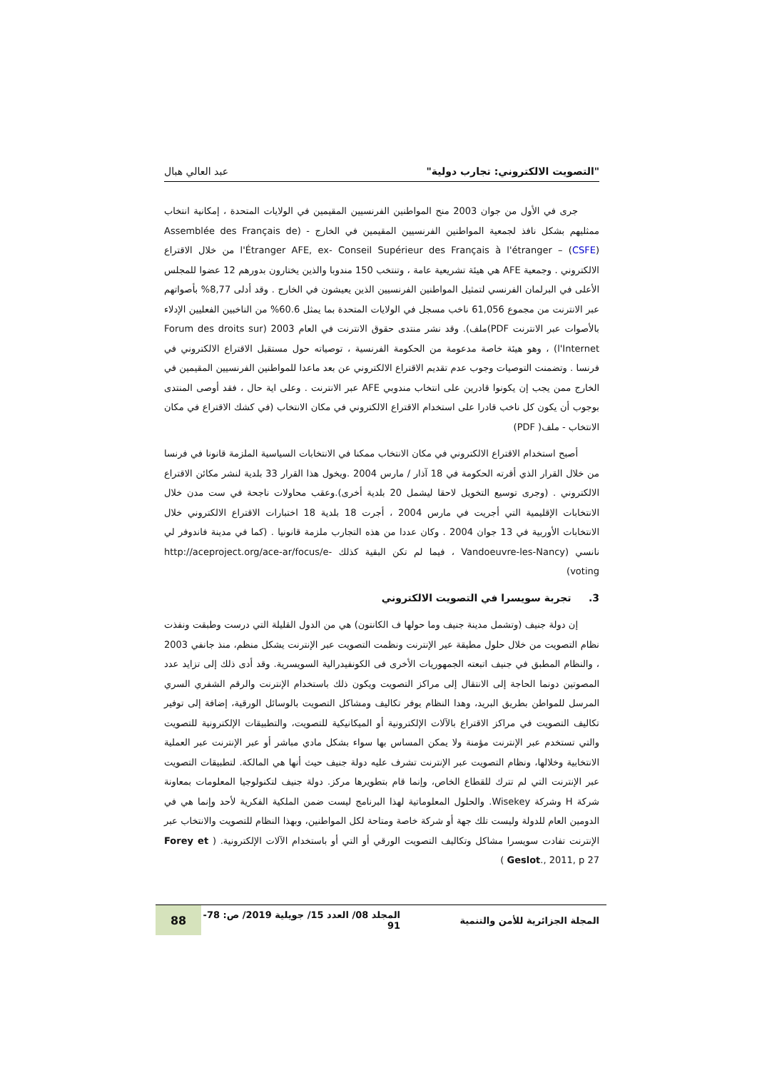"التصويت الالكتروني: تجارب دولية" عبد العالي هبال
جرى في الأول من جوان 2003 منح المواطنين الفرنسيين المقيمين في الولايات المتحدة ، إمكانية انتخاب ممثليهم بشكل نافذ لجمعية المواطنين الفرنسيين المقيمين في الخارج - (Assemblée des Français de l'Étranger AFE, ex- Conseil Supérieur des Français à l'étranger – (CSFE) من خلال الاقتراع الالكتروني . وجمعية AFE هي هيئة تشريعية عامة ، وتنتخب 150 مندوبا والذين يختارون بدورهم 12 عضوا للمجلس الأعلى في البرلمان الفرنسي لتمثيل المواطنين الفرنسيين الذين يعيشون في الخارج . وقد أدلى 8,77% بأصواتهم عبر الانترنت من مجموع 61,056 ناخب مسجل في الولايات المتحدة بما يمثل 60.6% من الناخبين الفعليين الإدلاء بالأصوات عبر الانترنت PDF)ملف). وقد نشر منتدى حقوق الانترنت في العام 2003 (Forum des droits sur l'Internet) ، وهو هيئة خاصة مدعومة من الحكومة الفرنسية ، توصياته حول مستقبل الاقتراع الالكتروني في فرنسا . وتضمنت التوصيات وجوب عدم تقديم الاقتراع الالكتروني عن بعد ماعدا للمواطنين الفرنسيين المقيمين في الخارج ممن يجب إن يكونوا قادرين على انتخاب مندوبي AFE عبر الانترنت . وعلى اية حال ، فقد أوصى المنتدى بوجوب أن يكون كل ناخب قادرا على استخدام الاقتراع الالكتروني في مكان الانتخاب (في كشك الاقتراع في مكان الانتخاب - ملف( PDF)
أصبح استخدام الاقتراع الالكتروني في مكان الانتخاب ممكنا في الانتخابات السياسية الملزمة قانونا في فرنسا من خلال القرار الذي أقرته الحكومة في 18 آذار / مارس 2004 .ويخول هذا القرار 33 بلدية لنشر مكائن الاقتراع الالكتروني . (وجرى توسيع التخويل لاحقا ليشمل 20 بلدية أخرى).وعقب محاولات ناجحة في ست مدن خلال الانتخابات الإقليمية التي أجريت في مارس 2004 ، أجرت 18 بلدية 18 اختبارات الاقتراع الالكتروني خلال الانتخابات الأوربية في 13 جوان 2004 . وكان عددا من هذه التجارب ملزمة قانونيا . (كما في مدينة فاندوفر لي نانسي (Vandoeuvre-les-Nancy ، فيما لم تكن البقية كذلك http://aceproject.org/ace-ar/focus/e-voting)
3. تجربة سويسرا في التصويت الالكتروني
إن دولة جنيف (وتشمل مدينة جنيف وما حولها ف الكانتون) هي من الدول القليلة التي درست وطبقت ونفذت نظام التصويت من خلال حلول مطيقة عير الإنترنت ونظمت التصويت عبر الإنترنت يشكل منظم، منذ جانفي 2003 ، والنظام المطبق في جنيف اتبعته الجمهوريات الأخرى فى الكونفيدرالية السويسرية. وقد أدى ذلك إلى تزايد عدد المصوتين دونما الحاجة إلى الانتقال إلى مراكز التصويت ويكون ذلك باستخدام الإنترنت والرقم الشفري السري المرسل للمواطن بطريق البريد، وهدا النظام يوفر تكاليف ومشاكل التصويت بالوسائل الورقية، إضافة إلى توفير تكاليف التصويت في مراكز الاقتراع بالآلات الإلكترونية أو الميكانيكية للتصويت، والتطبيقات الإلكترونية للتصويت والتي تستخدم عبر الإنترنت مؤمنة ولا يمكن المساس بها سواء بشكل مادي مباشر أو عبر الإنترنت عبر العملية الانتخابية وخلالها، ونظام التصويت عبر الإنترنت تشرف عليه دولة جنيف حيث أنها هي المالكة. لتطبيقات التصويت عبر الإنترنت التي لم تترك للقطاع الخاص، وإنما قام بتطويرها مركز. دولة جنيف لتكنولوجيا المعلومات بمعاونة شركة H وشركة Wisekey. والحلول المعلوماتية لهذا البرنامج ليست ضمن الملكية الفكرية لأحد وإنما هي في الدومين العام للدولة وليست تلك جهة أو شركة خاصة ومتاحة لكل المواطنين، وبهذا النظام للتصويت والانتخاب عبر الإنترنت تفادت سويسرا مشاكل وتكاليف التصويت الورقي أو التي أو باستخدام الآلات الإلكترونية. ( Forey et Geslot., 2011, p 27 )
المجلة الجزائرية للأمن والتنمية المجلد 08/ العدد 15/ جويلية 2019/ ص: 78- 91 88